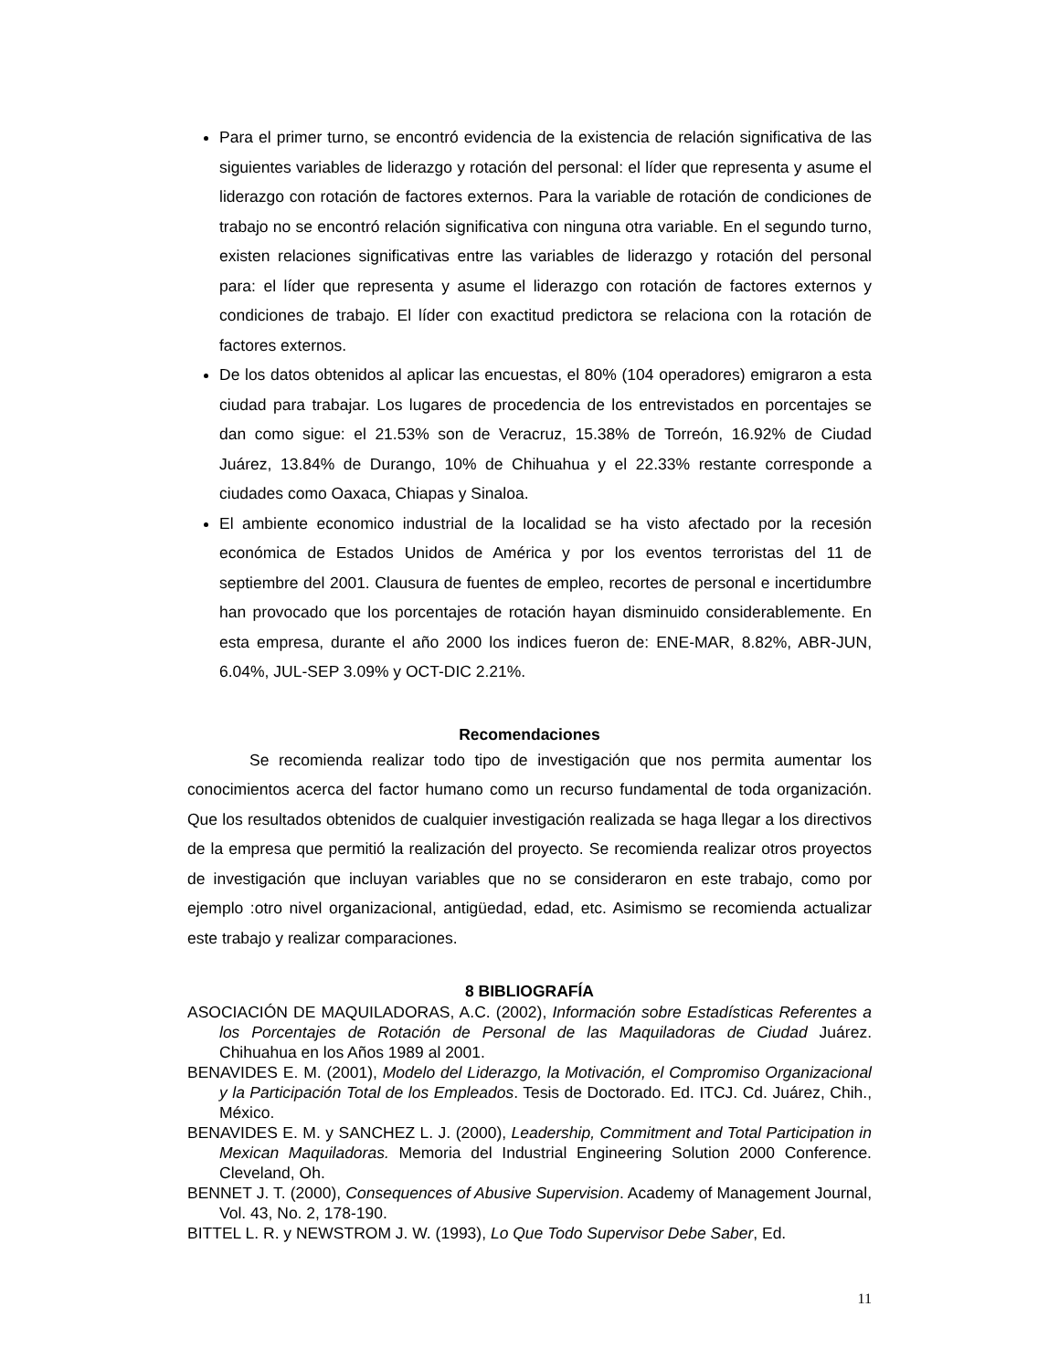Para el primer turno, se encontró evidencia de la existencia de relación significativa de las siguientes variables de liderazgo y rotación del personal: el líder que representa y asume el liderazgo con rotación de factores externos. Para la variable de rotación de condiciones de trabajo no se encontró relación significativa con ninguna otra variable. En el segundo turno, existen relaciones significativas entre las variables de liderazgo y rotación del personal para: el líder que representa y asume el liderazgo con rotación de factores externos y condiciones de trabajo. El líder con exactitud predictora se relaciona con la rotación de factores externos.
De los datos obtenidos al aplicar las encuestas, el 80% (104 operadores) emigraron a esta ciudad para trabajar. Los lugares de procedencia de los entrevistados en porcentajes se dan como sigue: el 21.53% son de Veracruz, 15.38% de Torreón, 16.92% de Ciudad Juárez, 13.84% de Durango, 10% de Chihuahua y el 22.33% restante corresponde a ciudades como Oaxaca, Chiapas y Sinaloa.
El ambiente economico industrial de la localidad se ha visto afectado por la recesión económica de Estados Unidos de América y por los eventos terroristas del 11 de septiembre del 2001. Clausura de fuentes de empleo, recortes de personal e incertidumbre han provocado que los porcentajes de rotación hayan disminuido considerablemente. En esta empresa, durante el año 2000 los indices fueron de: ENE-MAR, 8.82%, ABR-JUN, 6.04%, JUL-SEP 3.09% y OCT-DIC 2.21%.
Recomendaciones
Se recomienda realizar todo tipo de investigación que nos permita aumentar los conocimientos acerca del factor humano como un recurso fundamental de toda organización. Que los resultados obtenidos de cualquier investigación realizada se haga llegar a los directivos de la empresa que permitió la realización del proyecto. Se recomienda realizar otros proyectos de investigación que incluyan variables que no se consideraron en este trabajo, como por ejemplo :otro nivel organizacional, antigüedad, edad, etc. Asimismo se recomienda actualizar este trabajo y realizar comparaciones.
8 BIBLIOGRAFÍA
ASOCIACIÓN DE MAQUILADORAS, A.C. (2002), Información sobre Estadísticas Referentes a los Porcentajes de Rotación de Personal de las Maquiladoras de Ciudad Juárez. Chihuahua en los Años 1989 al 2001.
BENAVIDES E. M. (2001), Modelo del Liderazgo, la Motivación, el Compromiso Organizacional y la Participación Total de los Empleados. Tesis de Doctorado. Ed. ITCJ. Cd. Juárez, Chih., México.
BENAVIDES E. M. y SANCHEZ L. J. (2000), Leadership, Commitment and Total Participation in Mexican Maquiladoras. Memoria del Industrial Engineering Solution 2000 Conference. Cleveland, Oh.
BENNET J. T. (2000), Consequences of Abusive Supervision. Academy of Management Journal, Vol. 43, No. 2, 178-190.
BITTEL L. R. y NEWSTROM J. W. (1993), Lo Que Todo Supervisor Debe Saber, Ed.
11